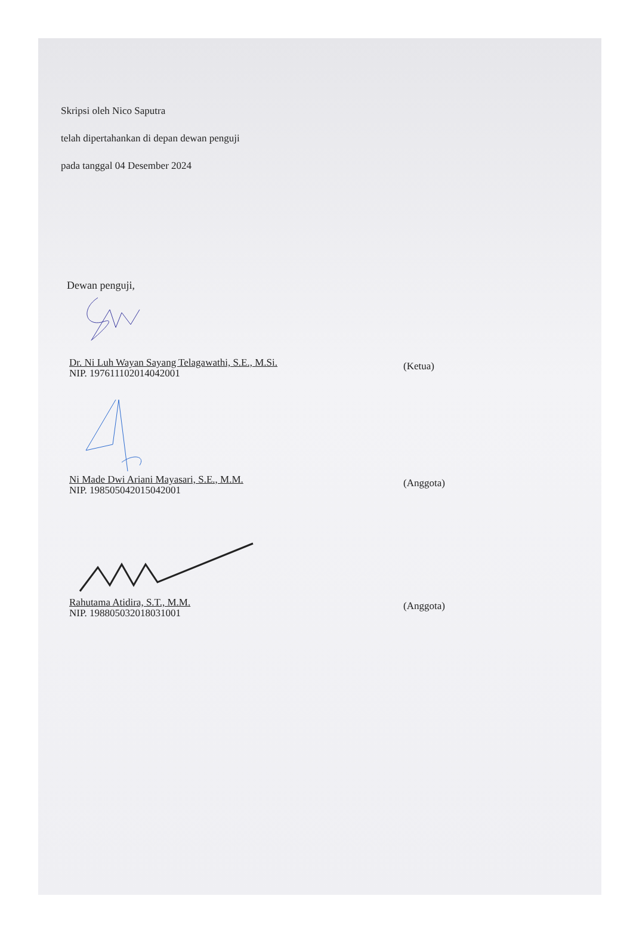Skripsi oleh Nico Saputra
telah dipertahankan di depan dewan penguji
pada tanggal 04 Desember 2024
Dewan penguji,
Dr. Ni Luh Wayan Sayang Telagawathi, S.E., M.Si.
NIP. 197611102014042001
(Ketua)
Ni Made Dwi Ariani Mayasari, S.E., M.M.
NIP. 198505042015042001
(Anggota)
Rahutama Atidira, S.T., M.M.
NIP. 198805032018031001
(Anggota)